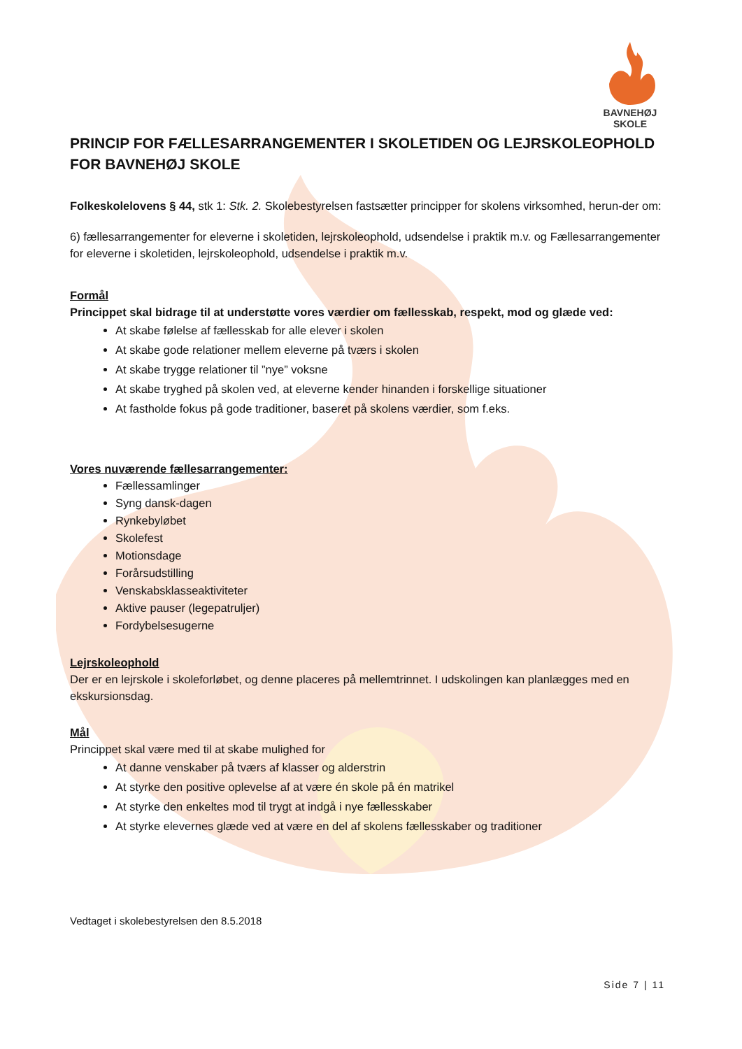BAVNEHØJ SKOLE
PRINCIP FOR FÆLLESARRANGEMENTER I SKOLETIDEN OG LEJRSKOLEOPHOLD FOR BAVNEHØJ SKOLE
Folkeskolelovens § 44, stk 1: Stk. 2. Skolebestyrelsen fastsætter principper for skolens virksomhed, herun-der om:
6) fællesarrangementer for eleverne i skoletiden, lejrskoleophold, udsendelse i praktik m.v. og Fællesarrangementer for eleverne i skoletiden, lejrskoleophold, udsendelse i praktik m.v.
Formål
Princippet skal bidrage til at understøtte vores værdier om fællesskab, respekt, mod og glæde ved:
At skabe følelse af fællesskab for alle elever i skolen
At skabe gode relationer mellem eleverne på tværs i skolen
At skabe trygge relationer til ”nye” voksne
At skabe tryghed på skolen ved, at eleverne kender hinanden i forskellige situationer
At fastholde fokus på gode traditioner, baseret på skolens værdier, som f.eks.
Vores nuværende fællesarrangementer:
Fællessamlinger
Syng dansk-dagen
Rynkebyløbet
Skolefest
Motionsdage
Forårsudstilling
Venskabsklasseaktiviteter
Aktive pauser (legepatruljer)
Fordybelsesugerne
Lejrskoleophold
Der er en lejrskole i skoleforløbet, og denne placeres på mellemtrinnet. I udskolingen kan planlægges med en ekskursionsdag.
Mål
Princippet skal være med til at skabe mulighed for
At danne venskaber på tværs af klasser og alderstrin
At styrke den positive oplevelse af at være én skole på én matrikel
At styrke den enkeltes mod til trygt at indgå i nye fællesskaber
At styrke elevernes glæde ved at være en del af skolens fællesskaber og traditioner
Vedtaget i skolebestyrelsen den 8.5.2018
Side 7 | 11